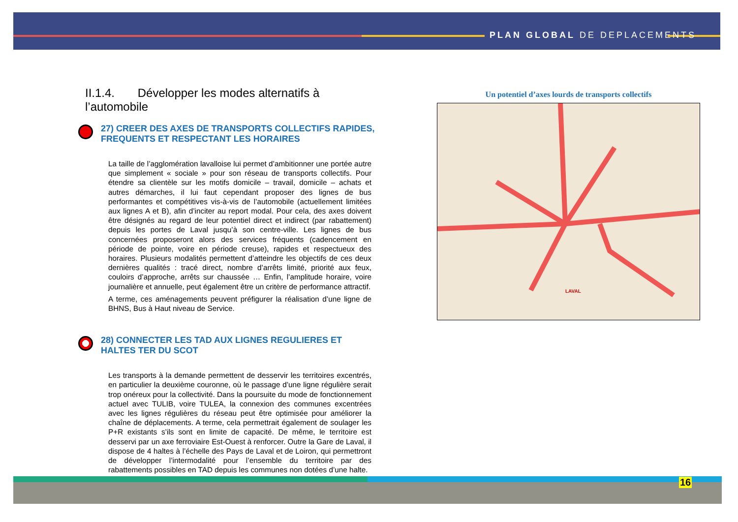PLAN GLOBAL DE DEPLACEMENTS
II.1.4. Développer les modes alternatifs à l’automobile
27) CREER DES AXES DE TRANSPORTS COLLECTIFS RAPIDES, FREQUENTS ET RESPECTANT LES HORAIRES
La taille de l’agglomération lavalloise lui permet d’ambitionner une portée autre que simplement « sociale » pour son réseau de transports collectifs. Pour étendre sa clientèle sur les motifs domicile – travail, domicile – achats et autres démarches, il lui faut cependant proposer des lignes de bus performantes et compétitives vis-à-vis de l’automobile (actuellement limitées aux lignes A et B), afin d’inciter au report modal. Pour cela, des axes doivent être désignés au regard de leur potentiel direct et indirect (par rabattement) depuis les portes de Laval jusqu’à son centre-ville. Les lignes de bus concernées proposeront alors des services fréquents (cadencement en période de pointe, voire en période creuse), rapides et respectueux des horaires. Plusieurs modalités permettent d’atteindre les objectifs de ces deux dernières qualités : tracé direct, nombre d’arrêts limité, priorité aux feux, couloirs d’approche, arrêts sur chaussée … Enfin, l’amplitude horaire, voire journalière et annuelle, peut également être un critère de performance attractif.
A terme, ces aménagements peuvent préfigurer la réalisation d’une ligne de BHNS, Bus à Haut niveau de Service.
28) CONNECTER LES TAD AUX LIGNES REGULIERES ET HALTES TER DU SCOT
Les transports à la demande permettent de desservir les territoires excentrés, en particulier la deuxième couronne, où le passage d’une ligne régulière serait trop onéreux pour la collectivité. Dans la poursuite du mode de fonctionnement actuel avec TULIB, voire TULEA, la connexion des communes excentrées avec les lignes régulières du réseau peut être optimisée pour améliorer la chaîne de déplacements. A terme, cela permettrait également de soulager les P+R existants s’ils sont en limite de capacité. De même, le territoire est desservi par un axe ferroviaire Est-Ouest à renforcer. Outre la Gare de Laval, il dispose de 4 haltes à l’échelle des Pays de Laval et de Loiron, qui permettront de développer l’intermodalité pour l’ensemble du territoire par des rabattements possibles en TAD depuis les communes non dotées d’une halte.
Un potentiel d’axes lourds de transports collectifs
LAVAL
16